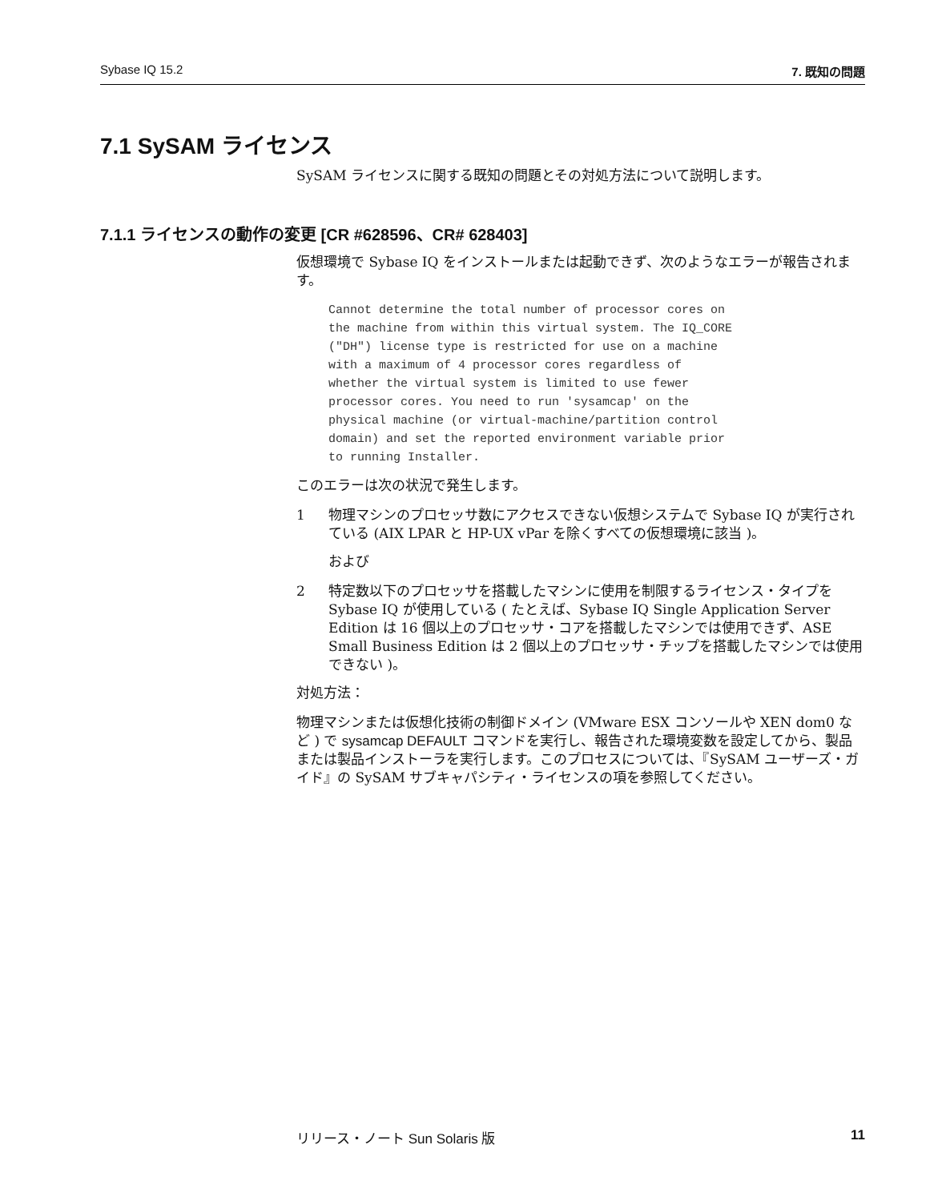Sybase IQ 15.2 7. 既知の問題
7.1 SySAM ライセンス
SySAM ライセンスに関する既知の問題とその対処方法について説明します。
7.1.1 ライセンスの動作の変更 [CR #628596、CR# 628403]
仮想環境で Sybase IQ をインストールまたは起動できず、次のようなエラーが報告されます。
Cannot determine the total number of processor cores on
the machine from within this virtual system. The IQ_CORE
("DH") license type is restricted for use on a machine
with a maximum of 4 processor cores regardless of
whether the virtual system is limited to use fewer
processor cores. You need to run 'sysamcap' on the
physical machine (or virtual-machine/partition control
domain) and set the reported environment variable prior
to running Installer.
このエラーは次の状況で発生します。
1 物理マシンのプロセッサ数にアクセスできない仮想システムで Sybase IQ が実行されている (AIX LPAR と HP-UX vPar を除くすべての仮想環境に該当 )。
および
2 特定数以下のプロセッサを搭載したマシンに使用を制限するライセンス・タイプを Sybase IQ が使用している ( たとえば、Sybase IQ Single Application Server Edition は 16 個以上のプロセッサ・コアを搭載したマシンでは使用できず、ASE Small Business Edition は 2 個以上のプロセッサ・チップを搭載したマシンでは使用できない )。
対処方法：
物理マシンまたは仮想化技術の制御ドメイン (VMware ESX コンソールや XEN dom0 など ) で sysamcap DEFAULT コマンドを実行し、報告された環境変数を設定してから、製品または製品インストーラを実行します。このプロセスについては、『SySAM ユーザーズ・ガイド』の SySAM サブキャパシティ・ライセンスの項を参照してください。
リリース・ノート Sun Solaris 版 11